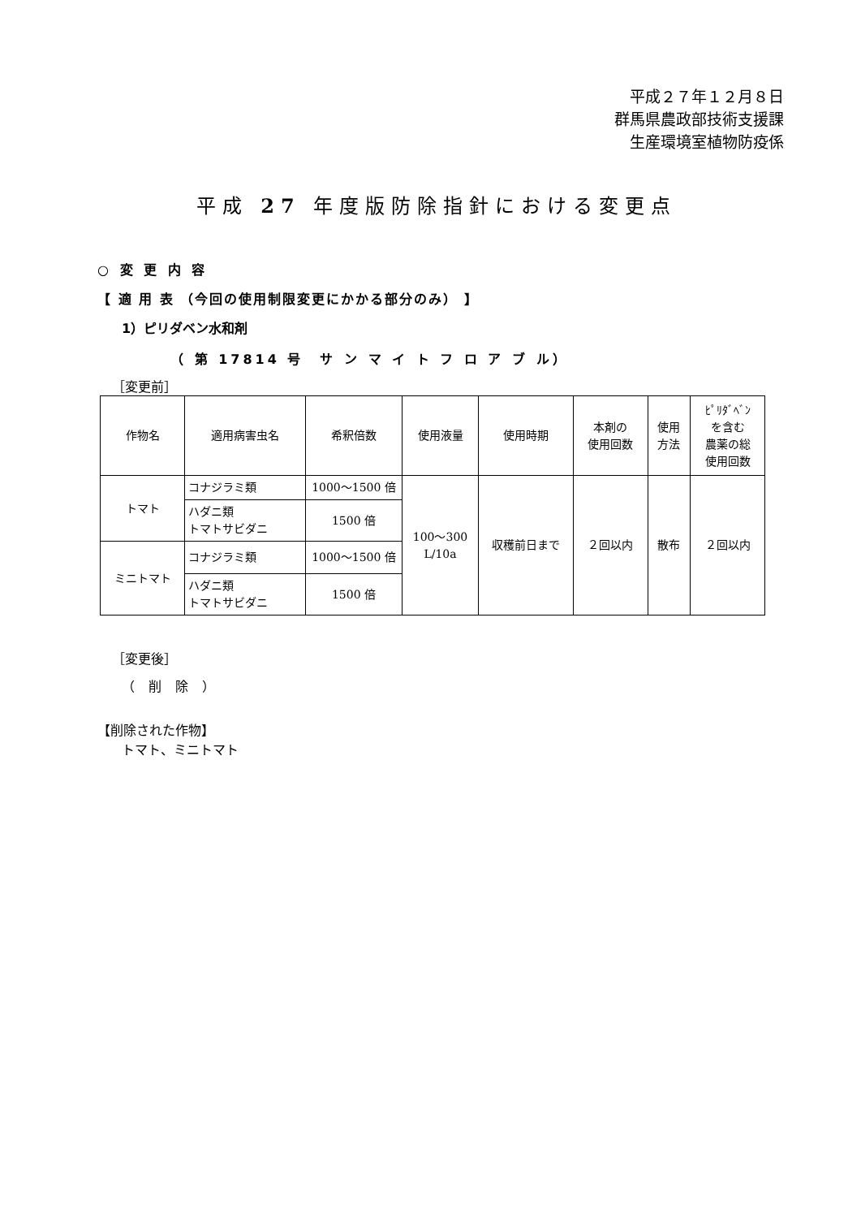平成２７年１２月８日
群馬県農政部技術支援課
生産環境室植物防疫係
平成 27 年度版防除指針における変更点
○ 変 更 内 容
【 適 用 表 （今回の使用制限変更にかかる部分のみ） 】
1）ピリダベン水和剤
（ 第 17814 号　サ ン マ イ ト フ ロ ア ブ ル）
［変更前］
| 作物名 | 適用病害虫名 | 希釈倍数 | 使用液量 | 使用時期 | 本剤の 使用回数 | 使用 方法 | ﾋﾟﾘﾀﾞﾍﾞﾝ を含む 農薬の総 使用回数 |
| --- | --- | --- | --- | --- | --- | --- | --- |
| トマト | コナジラミ類 | 1000～1500 倍 | 100～300 L/10a | 収穫前日まで | ２回以内 | 散布 | ２回以内 |
| | ハダニ類 トマトサビダニ | 1500 倍 | | | | | |
| ミニトマト | コナジラミ類 | 1000～1500 倍 | | | | | |
| | ハダニ類 トマトサビダニ | 1500 倍 | | | | | |
［変更後］
（ 削 除 ）
【削除された作物】
トマト、ミニトマト